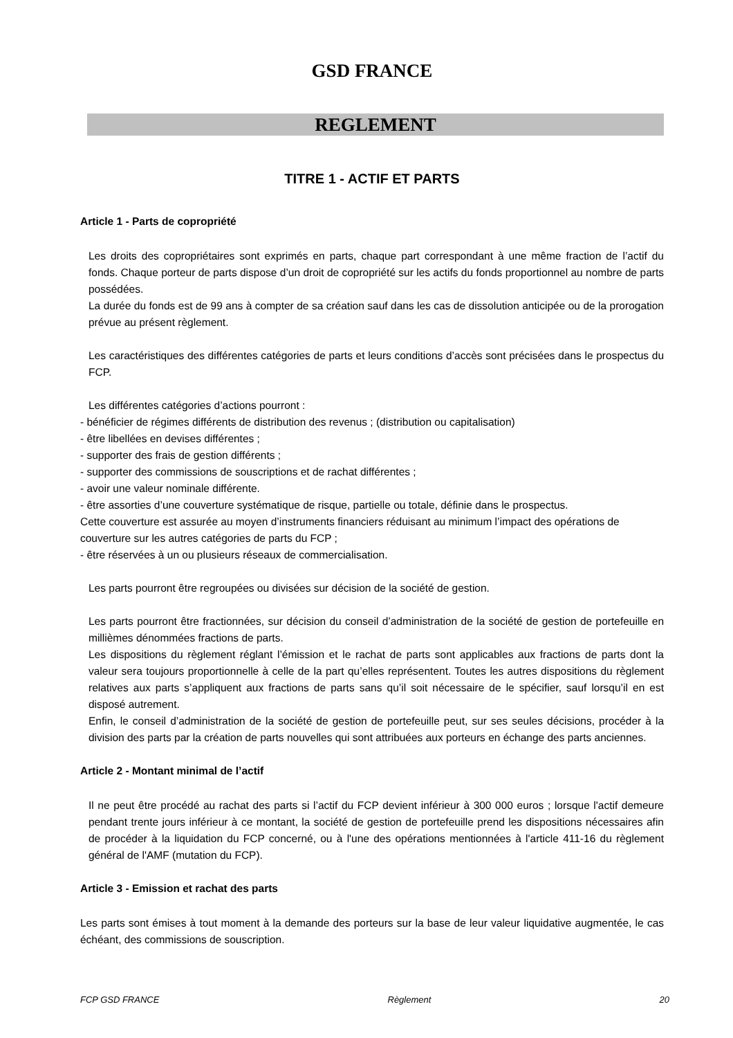GSD FRANCE
REGLEMENT
TITRE 1 - ACTIF ET PARTS
Article 1 - Parts de copropriété
Les droits des copropriétaires sont exprimés en parts, chaque part correspondant à une même fraction de l’actif du fonds. Chaque porteur de parts dispose d’un droit de copropriété sur les actifs du fonds proportionnel au nombre de parts possédées.
La durée du fonds est de 99 ans à compter de sa création sauf dans les cas de dissolution anticipée ou de la prorogation prévue au présent règlement.
Les caractéristiques des différentes catégories de parts et leurs conditions d’accès sont précisées dans le prospectus du FCP.
Les différentes catégories d’actions pourront :
- bénéficier de régimes différents de distribution des revenus ; (distribution ou capitalisation)
- être libellées en devises différentes ;
- supporter des frais de gestion différents ;
- supporter des commissions de souscriptions et de rachat différentes ;
- avoir une valeur nominale différente.
- être assorties d’une couverture systématique de risque, partielle ou totale, définie dans le prospectus.
Cette couverture est assurée au moyen d’instruments financiers réduisant au minimum l’impact des opérations de couverture sur les autres catégories de parts du FCP ;
- être réservées à un ou plusieurs réseaux de commercialisation.
Les parts pourront être regroupées ou divisées sur décision de la société de gestion.
Les parts pourront être fractionnées, sur décision du conseil d’administration de la société de gestion de portefeuille en millièmes dénommées fractions de parts.
Les dispositions du règlement réglant l’émission et le rachat de parts sont applicables aux fractions de parts dont la valeur sera toujours proportionnelle à celle de la part qu’elles représentent. Toutes les autres dispositions du règlement relatives aux parts s’appliquent aux fractions de parts sans qu’il soit nécessaire de le spécifier, sauf lorsqu’il en est disposé autrement.
Enfin, le conseil d’administration de la société de gestion de portefeuille peut, sur ses seules décisions, procéder à la division des parts par la création de parts nouvelles qui sont attribuées aux porteurs en échange des parts anciennes.
Article 2 - Montant minimal de l’actif
Il ne peut être procédé au rachat des parts si l’actif du FCP devient inférieur à 300 000 euros ; lorsque l'actif demeure pendant trente jours inférieur à ce montant, la société de gestion de portefeuille prend les dispositions nécessaires afin de procéder à la liquidation du FCP concerné, ou à l'une des opérations mentionnées à l'article 411-16 du règlement général de l'AMF (mutation du FCP).
Article 3 - Emission et rachat des parts
Les parts sont émises à tout moment à la demande des porteurs sur la base de leur valeur liquidative augmentée, le cas échéant, des commissions de souscription.
FCP GSD FRANCE Règlement 20